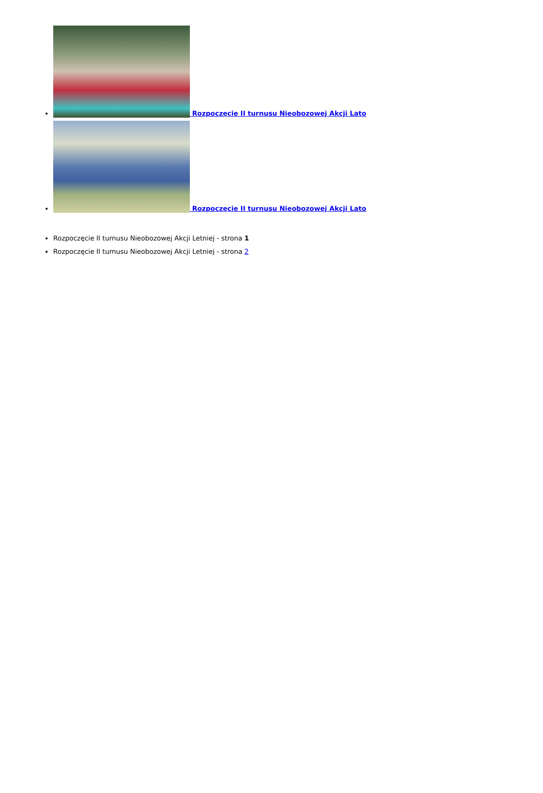Rozpoczęcie II turnusu Nieobozowej Akcji Lato
Rozpoczęcie II turnusu Nieobozowej Akcji Lato
Rozpoczęcie II turnusu Nieobozowej Akcji Letniej - strona 1
Rozpoczęcie II turnusu Nieobozowej Akcji Letniej - strona 2